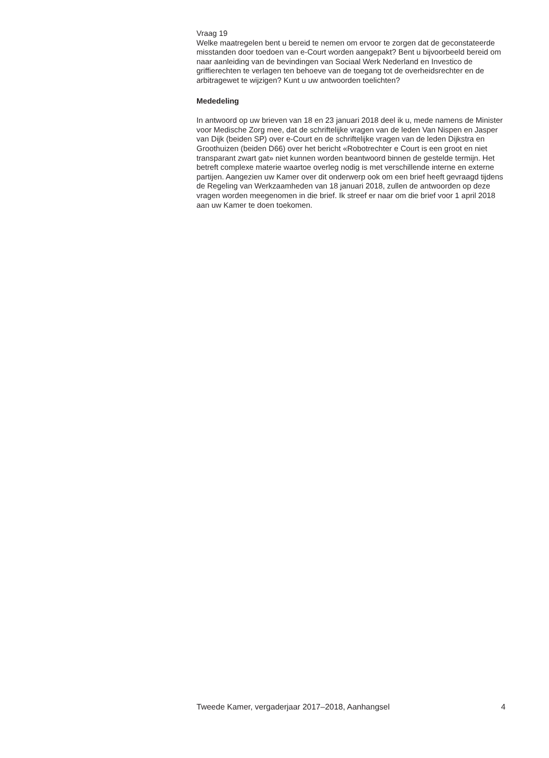Vraag 19
Welke maatregelen bent u bereid te nemen om ervoor te zorgen dat de geconstateerde misstanden door toedoen van e-Court worden aangepakt? Bent u bijvoorbeeld bereid om naar aanleiding van de bevindingen van Sociaal Werk Nederland en Investico de griffierechten te verlagen ten behoeve van de toegang tot de overheidsrechter en de arbitragewet te wijzigen? Kunt u uw antwoorden toelichten?
Mededeling
In antwoord op uw brieven van 18 en 23 januari 2018 deel ik u, mede namens de Minister voor Medische Zorg mee, dat de schriftelijke vragen van de leden Van Nispen en Jasper van Dijk (beiden SP) over e-Court en de schriftelijke vragen van de leden Dijkstra en Groothuizen (beiden D66) over het bericht «Robotrechter e Court is een groot en niet transparant zwart gat» niet kunnen worden beantwoord binnen de gestelde termijn. Het betreft complexe materie waartoe overleg nodig is met verschillende interne en externe partijen. Aangezien uw Kamer over dit onderwerp ook om een brief heeft gevraagd tijdens de Regeling van Werkzaamheden van 18 januari 2018, zullen de antwoorden op deze vragen worden meegenomen in die brief. Ik streef er naar om die brief voor 1 april 2018 aan uw Kamer te doen toekomen.
Tweede Kamer, vergaderjaar 2017–2018, Aanhangsel 4